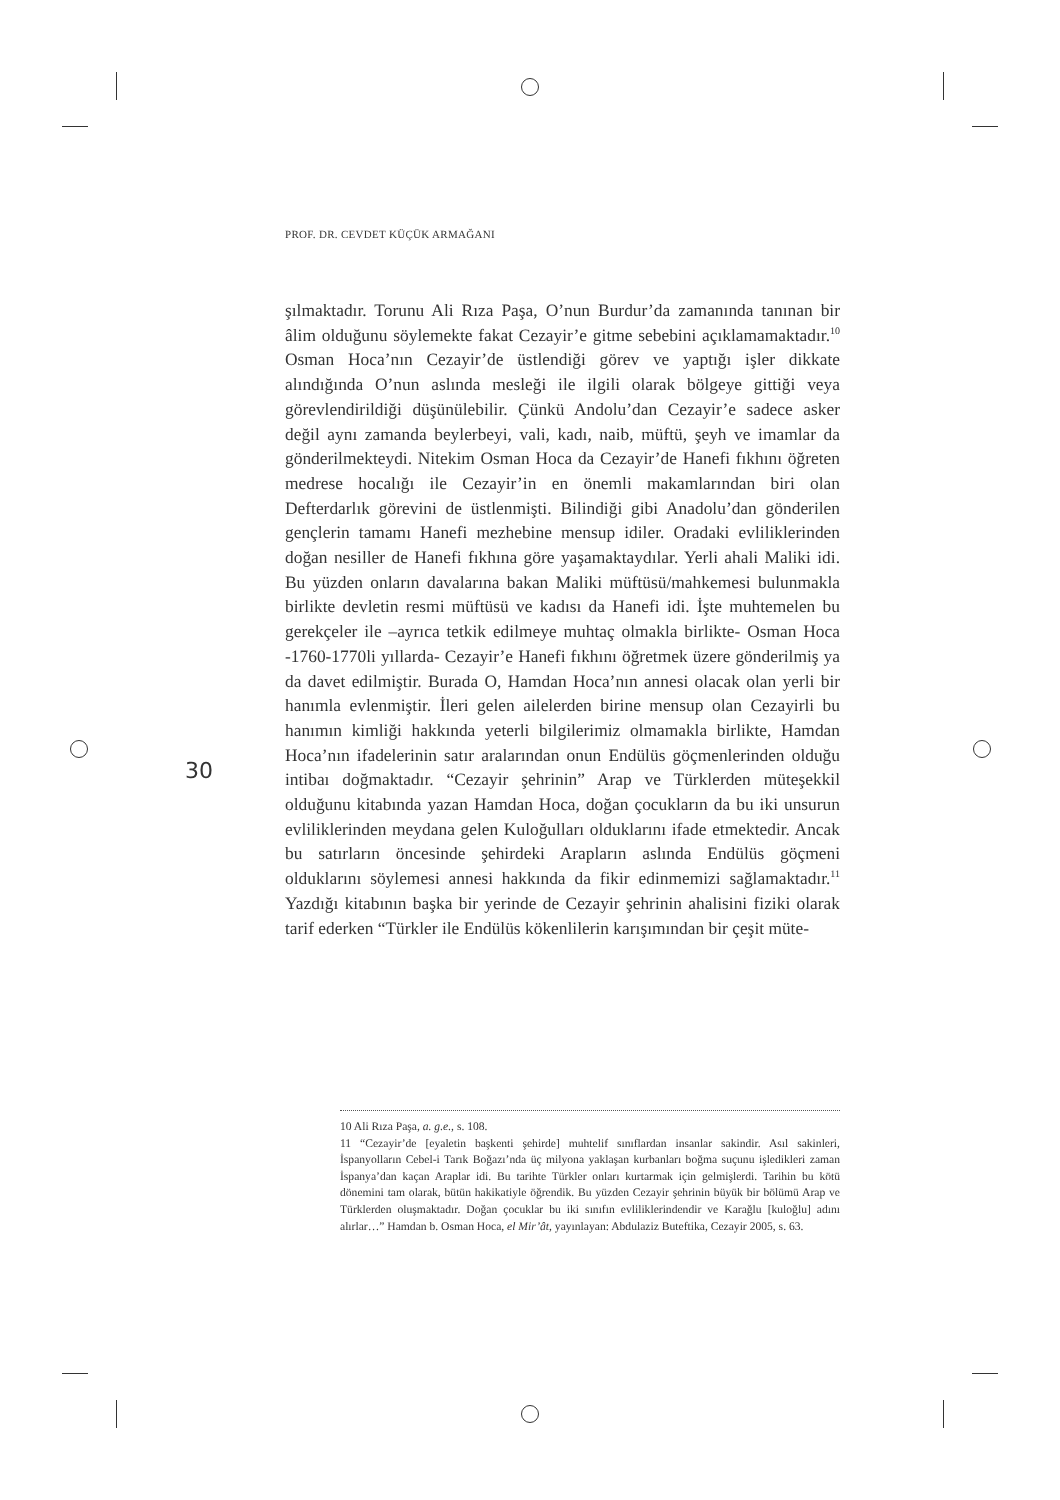PROF. DR. CEVDET KÜÇÜK ARMAĞANI
30
şılmaktadır. Torunu Ali Rıza Paşa, O’nun Burdur’da zamanında tanınan bir âlim olduğunu söylemekte fakat Cezayir’e gitme sebebini açıklamamaktadır.<sup>10</sup> Osman Hoca’nın Cezayir’de üstlendiği görev ve yaptığı işler dikkate alındığında O’nun aslında mesleği ile ilgili olarak bölgeye gittiği veya görevlendirildiği düşünülebilir. Çünkü Andolu’dan Cezayir’e sadece asker değil aynı zamanda beylerbeyi, vali, kadı, naib, müftü, şeyh ve imamlar da gönderilmekteydi. Nitekim Osman Hoca da Cezayir’de Hanefi fıkhını öğreten medrese hocalığı ile Cezayir’in en önemli makamlarından biri olan Defterdarlık görevini de üstlenmişti. Bilindiği gibi Anadolu’dan gönderilen gençlerin tamamı Hanefi mezhebine mensup idiler. Oradaki evliliklerinden doğan nesiller de Hanefi fıkhına göre yaşamaktaydılar. Yerli ahali Maliki idi. Bu yüzden onların davalarına bakan Maliki müftüsü/mahkemesi bulunmakla birlikte devletin resmi müftüsü ve kadısı da Hanefi idi. İşte muhtemelen bu gerekçeler ile –ayrıca tetkik edilmeye muhtaç olmakla birlikte- Osman Hoca -1760-1770li yıllarda- Cezayir’e Hanefi fıkhını öğretmek üzere gönderilmiş ya da davet edilmiştir. Burada O, Hamdan Hoca’nın annesi olacak olan yerli bir hanımla evlenmiştir. İleri gelen ailelerden birine mensup olan Cezayirli bu hanımın kimliği hakkında yeterli bilgilerimiz olmamakla birlikte, Hamdan Hoca’nın ifadelerinin satır aralarından onun Endülüs göçmenlerinden olduğu intibaı doğmaktadır. “Cezayir şehrinin” Arap ve Türklerden müteşekkil olduğunu kitabında yazan Hamdan Hoca, doğan çocukların da bu iki unsurun evliliklerinden meydana gelen Kuloğulları olduklarını ifade etmektedir. Ancak bu satırların öncesinde şehirdeki Arapların aslında Endülüs göçmeni olduklarını söylemesi annesi hakkında da fikir edinmemizi sağlamaktadır.<sup>11</sup> Yazdığı kitabının başka bir yerinde de Cezayir şehrinin ahalisini fiziki olarak tarif ederken “Türkler ile Endülüs kökenlilerin karışımından bir çeşit müte-
10 Ali Rıza Paşa, a. g.e., s. 108.
11 “Cezayir’de [eyaletin başkenti şehirde] muhtelif sınıflardan insanlar sakindir. Asıl sakinleri, İspanyolların Cebel-i Tarık Boğazı’nda üç milyona yaklaşan kurbanları boğma suçunu işledikleri zaman İspanya’dan kaçan Araplar idi. Bu tarihte Türkler onları kurtarmak için gelmişlerdi. Tarihin bu kötü dönemini tam olarak, bütün hakikatiyle öğrendik. Bu yüzden Cezayir şehrinin büyük bir bölümü Arap ve Türklerden oluşmaktadır. Doğan çocuklar bu iki sınıfın evliliklerindendir ve Karağlu [kuloğlu] adını alırlar…” Hamdan b. Osman Hoca, el Mir’ât, yayınlayan: Abdulaziz Buteftika, Cezayir 2005, s. 63.